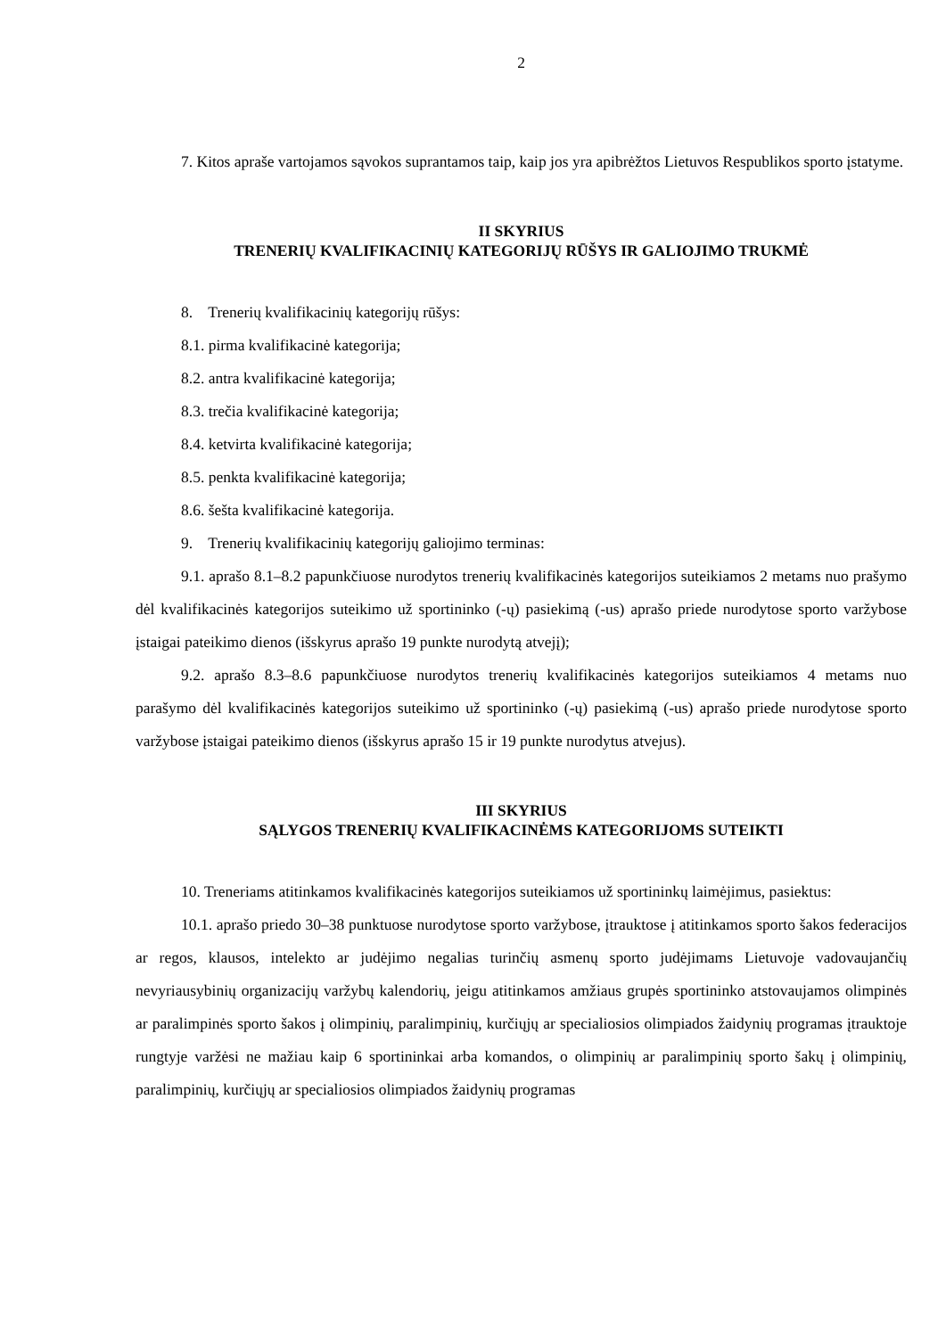2
7. Kitos apraše vartojamos sąvokos suprantamos taip, kaip jos yra apibrėžtos Lietuvos Respublikos sporto įstatyme.
II SKYRIUS
TRENERIŲ KVALIFIKACINIŲ KATEGORIJŲ RŪŠYS IR GALIOJIMO TRUKMĖ
8. Trenerių kvalifikacinių kategorijų rūšys:
8.1. pirma kvalifikacinė kategorija;
8.2. antra kvalifikacinė kategorija;
8.3. trečia kvalifikacinė kategorija;
8.4. ketvirta kvalifikacinė kategorija;
8.5. penkta kvalifikacinė kategorija;
8.6. šešta kvalifikacinė kategorija.
9. Trenerių kvalifikacinių kategorijų galiojimo terminas:
9.1. aprašo 8.1–8.2 papunkčiuose nurodytos trenerių kvalifikacinės kategorijos suteikiamos 2 metams nuo prašymo dėl kvalifikacinės kategorijos suteikimo už sportininko (-ų) pasiekimą (-us) aprašo priede nurodytose sporto varžybose įstaigai pateikimo dienos (išskyrus aprašo 19 punkte nurodytą atvejį);
9.2. aprašo 8.3–8.6 papunkčiuose nurodytos trenerių kvalifikacinės kategorijos suteikiamos 4 metams nuo parašymo dėl kvalifikacinės kategorijos suteikimo už sportininko (-ų) pasiekimą (-us) aprašo priede nurodytose sporto varžybose įstaigai pateikimo dienos (išskyrus aprašo 15 ir 19 punkte nurodytus atvejus).
III SKYRIUS
SĄLYGOS TRENERIŲ KVALIFIKACINĖMS KATEGORIJOMS SUTEIKTI
10. Treneriams atitinkamos kvalifikacinės kategorijos suteikiamos už sportininkų laimėjimus, pasiektus:
10.1. aprašo priedo 30–38 punktuose nurodytose sporto varžybose, įtrauktose į atitinkamos sporto šakos federacijos ar regos, klausos, intelekto ar judėjimo negalias turinčių asmenų sporto judėjimams Lietuvoje vadovaujančių nevyriausybinių organizacijų varžybų kalendorių, jeigu atitinkamos amžiaus grupės sportininko atstovaujamos olimpinės ar paralimpinės sporto šakos į olimpinių, paralimpinių, kurčiųjų ar specialiosios olimpiados žaidynių programas įtrauktoje rungtyje varžėsi ne mažiau kaip 6 sportininkai arba komandos, o olimpinių ar paralimpinių sporto šakų į olimpinių, paralimpinių, kurčiųjų ar specialiosios olimpiados žaidynių programas